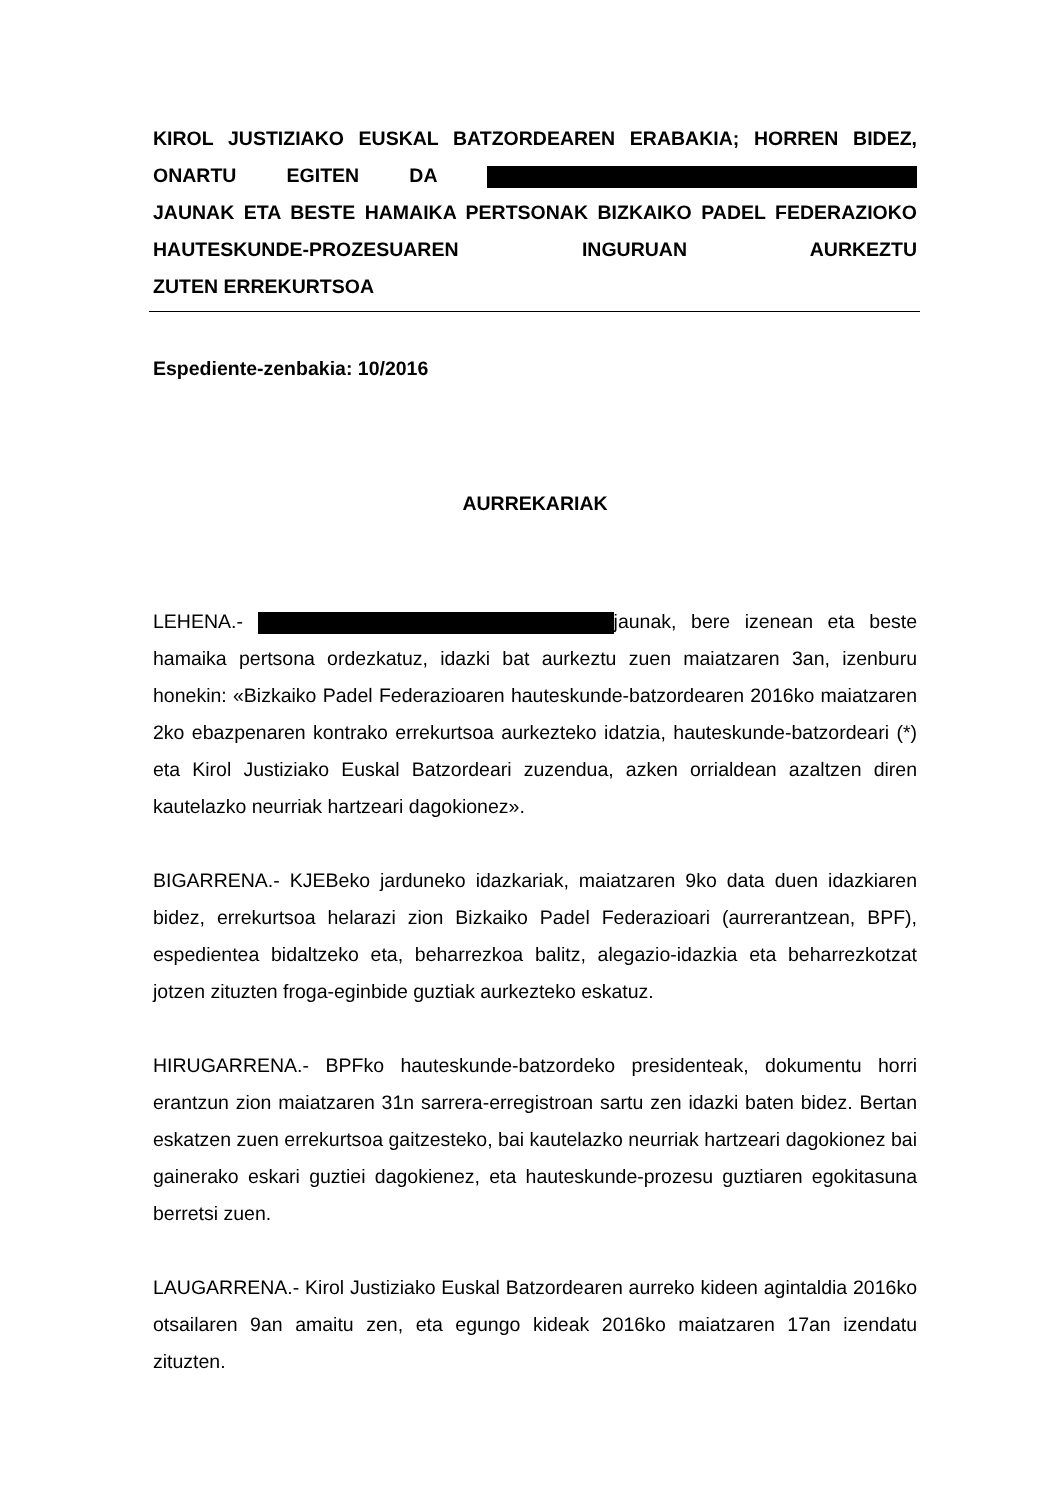KIROL JUSTIZIAKO EUSKAL BATZORDEAREN ERABAKIA; HORREN BIDEZ, ONARTU EGITEN DA
JAUNAK ETA BESTE HAMAIKA PERTSONAK BIZKAIKO PADEL FEDERAZIOKO HAUTESKUNDE-PROZESUAREN INGURUAN AURKEZTU
ZUTEN ERREKURTSOA
Espediente-zenbakia: 10/2016
AURREKARIAK
LEHENA.- jaunak, bere izenean eta beste hamaika pertsona ordezkatuz, idazki bat aurkeztu zuen maiatzaren 3an, izenburu honekin: «Bizkaiko Padel Federazioaren hauteskunde-batzordearen 2016ko maiatzaren 2ko ebazpenaren kontrako errekurtsoa aurkezteko idatzia, hauteskunde-batzordeari (*) eta Kirol Justiziako Euskal Batzordeari zuzendua, azken orrialdean azaltzen diren kautelazko neurriak hartzeari dagokionez».
BIGARRENA.- KJEBeko jarduneko idazkariak, maiatzaren 9ko data duen idazkiaren bidez, errekurtsoa helarazi zion Bizkaiko Padel Federazioari (aurrerantzean, BPF), espedientea bidaltzeko eta, beharrezkoa balitz, alegazio-idazkia eta beharrezkotzat jotzen zituzten froga-eginbide guztiak aurkezteko eskatuz.
HIRUGARRENA.- BPFko hauteskunde-batzordeko presidenteak, dokumentu horri erantzun zion maiatzaren 31n sarrera-erregistroan sartu zen idazki baten bidez. Bertan eskatzen zuen errekurtsoa gaitzesteko, bai kautelazko neurriak hartzeari dagokionez bai gainerako eskari guztiei dagokienez, eta hauteskunde-prozesu guztiaren egokitasuna berretsi zuen.
LAUGARRENA.- Kirol Justiziako Euskal Batzordearen aurreko kideen agintaldia 2016ko otsailaren 9an amaitu zen, eta egungo kideak 2016ko maiatzaren 17an izendatu zituzten.